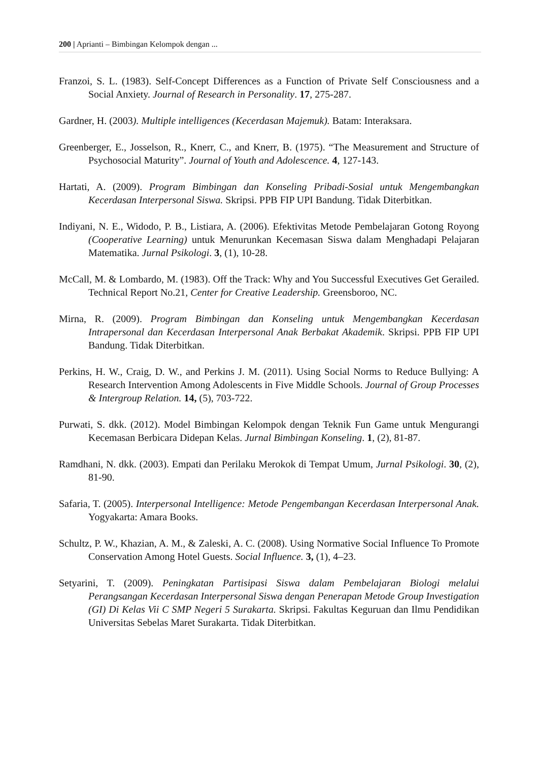200 | Aprianti – Bimbingan Kelompok dengan ...
Franzoi, S. L. (1983). Self-Concept Differences as a Function of Private Self Consciousness and a Social Anxiety. Journal of Research in Personality. 17, 275-287.
Gardner, H. (2003). Multiple intelligences (Kecerdasan Majemuk). Batam: Interaksara.
Greenberger, E., Josselson, R., Knerr, C., and Knerr, B. (1975). “The Measurement and Structure of Psychosocial Maturity”. Journal of Youth and Adolescence. 4, 127-143.
Hartati, A. (2009). Program Bimbingan dan Konseling Pribadi-Sosial untuk Mengembangkan Kecerdasan Interpersonal Siswa. Skripsi. PPB FIP UPI Bandung. Tidak Diterbitkan.
Indiyani, N. E., Widodo, P. B., Listiara, A. (2006). Efektivitas Metode Pembelajaran Gotong Royong (Cooperative Learning) untuk Menurunkan Kecemasan Siswa dalam Menghadapi Pelajaran Matematika. Jurnal Psikologi. 3, (1), 10-28.
McCall, M. & Lombardo, M. (1983). Off the Track: Why and You Successful Executives Get Gerailed. Technical Report No.21, Center for Creative Leadership. Greensboroo, NC.
Mirna, R. (2009). Program Bimbingan dan Konseling untuk Mengembangkan Kecerdasan Intrapersonal dan Kecerdasan Interpersonal Anak Berbakat Akademik. Skripsi. PPB FIP UPI Bandung. Tidak Diterbitkan.
Perkins, H. W., Craig, D. W., and Perkins J. M. (2011). Using Social Norms to Reduce Bullying: A Research Intervention Among Adolescents in Five Middle Schools. Journal of Group Processes & Intergroup Relation. 14, (5), 703-722.
Purwati, S. dkk. (2012). Model Bimbingan Kelompok dengan Teknik Fun Game untuk Mengurangi Kecemasan Berbicara Didepan Kelas. Jurnal Bimbingan Konseling. 1, (2), 81-87.
Ramdhani, N. dkk. (2003). Empati dan Perilaku Merokok di Tempat Umum, Jurnal Psikologi. 30, (2), 81-90.
Safaria, T. (2005). Interpersonal Intelligence: Metode Pengembangan Kecerdasan Interpersonal Anak. Yogyakarta: Amara Books.
Schultz, P. W., Khazian, A. M., & Zaleski, A. C. (2008). Using Normative Social Influence To Promote Conservation Among Hotel Guests. Social Influence. 3, (1), 4–23.
Setyarini, T. (2009). Peningkatan Partisipasi Siswa dalam Pembelajaran Biologi melalui Perangsangan Kecerdasan Interpersonal Siswa dengan Penerapan Metode Group Investigation (GI) Di Kelas Vii C SMP Negeri 5 Surakarta. Skripsi. Fakultas Keguruan dan Ilmu Pendidikan Universitas Sebelas Maret Surakarta. Tidak Diterbitkan.